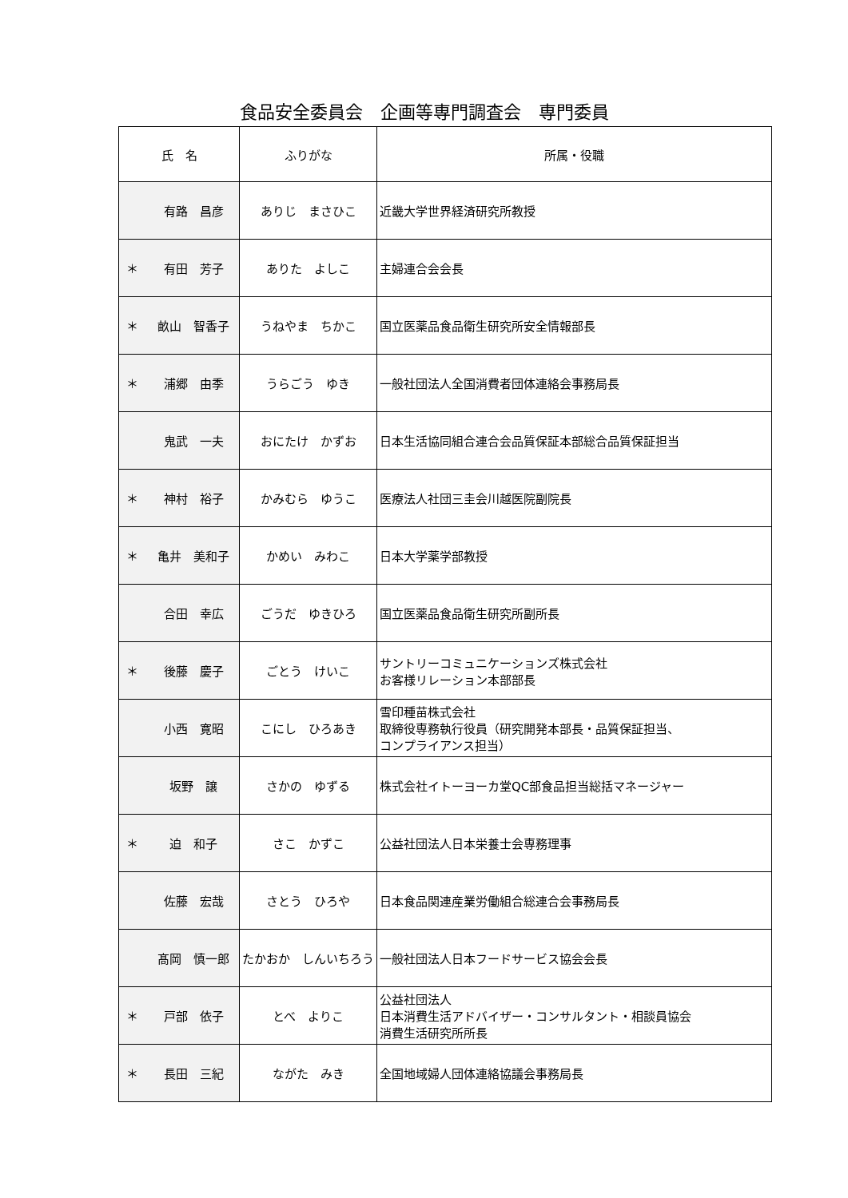食品安全委員会　企画等専門調査会　専門委員
| 氏 名 | ふりがな | 所属・役職 |
| --- | --- | --- |
| 有路 昌彦 | ありじ まさひこ | 近畿大学世界経済研究所教授 |
| ＊ 有田 芳子 | ありた よしこ | 主婦連合会会長 |
| ＊ 畝山 智香子 | うねやま ちかこ | 国立医薬品食品衛生研究所安全情報部長 |
| ＊ 浦郷 由季 | うらごう ゆき | 一般社団法人全国消費者団体連絡会事務局長 |
| 鬼武 一夫 | おにたけ かずお | 日本生活協同組合連合会品質保証本部総合品質保証担当 |
| ＊ 神村 裕子 | かみむら ゆうこ | 医療法人社団三圭会川越医院副院長 |
| ＊ 亀井 美和子 | かめい みわこ | 日本大学薬学部教授 |
| 合田 幸広 | ごうだ ゆきひろ | 国立医薬品食品衛生研究所副所長 |
| ＊ 後藤 慶子 | ごとう けいこ | サントリーコミュニケーションズ株式会社 お客様リレーション本部部長 |
| 小西 寛昭 | こにし ひろあき | 雪印種苗株式会社 取締役専務執行役員（研究開発本部長・品質保証担当、 コンプライアンス担当） |
| 坂野 譲 | さかの ゆずる | 株式会社イトーヨーカ堂QC部食品担当総括マネージャー |
| ＊ 迫 和子 | さこ かずこ | 公益社団法人日本栄養士会専務理事 |
| 佐藤 宏哉 | さとう ひろや | 日本食品関連産業労働組合総連合会事務局長 |
| 髙岡 慎一郎 | たかおか しんいちろう | 一般社団法人日本フードサービス協会会長 |
| ＊ 戸部 依子 | とべ よりこ | 公益社団法人 日本消費生活アドバイザー・コンサルタント・相談員協会 消費生活研究所所長 |
| ＊ 長田 三紀 | ながた みき | 全国地域婦人団体連絡協議会事務局長 |